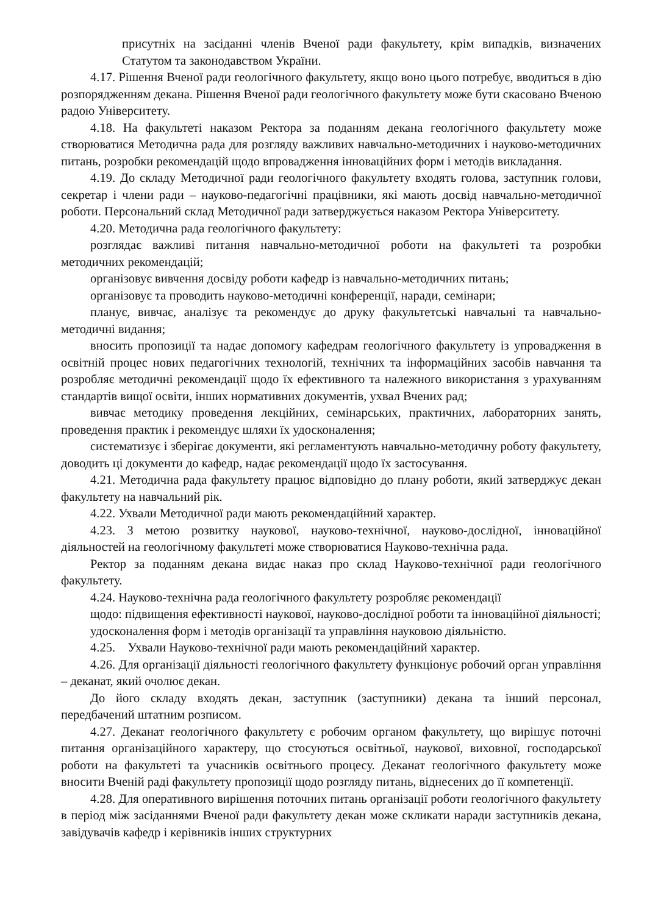присутніх на засіданні членів Вченої ради факультету, крім випадків, визначених Статутом та законодавством України.
4.17. Рішення Вченої ради геологічного факультету, якщо воно цього потребує, вводиться в дію розпорядженням декана. Рішення Вченої ради геологічного факультету може бути скасовано Вченою радою Університету.
4.18. На факультеті наказом Ректора за поданням декана геологічного факультету може створюватися Методична рада для розгляду важливих навчально-методичних і науково-методичних питань, розробки рекомендацій щодо впровадження інноваційних форм і методів викладання.
4.19. До складу Методичної ради геологічного факультету входять голова, заступник голови, секретар і члени ради – науково-педагогічні працівники, які мають досвід навчально-методичної роботи. Персональний склад Методичної ради затверджується наказом Ректора Університету.
4.20. Методична рада геологічного факультету:
розглядає важливі питання навчально-методичної роботи на факультеті та розробки методичних рекомендацій;
організовує вивчення досвіду роботи кафедр із навчально-методичних питань;
організовує та проводить науково-методичні конференції, наради, семінари;
планує, вивчає, аналізує та рекомендує до друку факультетські навчальні та навчально-методичні видання;
вносить пропозиції та надає допомогу кафедрам геологічного факультету із упровадження в освітній процес нових педагогічних технологій, технічних та інформаційних засобів навчання та розробляє методичні рекомендації щодо їх ефективного та належного використання з урахуванням стандартів вищої освіти, інших нормативних документів, ухвал Вчених рад;
вивчає методику проведення лекційних, семінарських, практичних, лабораторних занять, проведення практик і рекомендує шляхи їх удосконалення;
систематизує і зберігає документи, які регламентують навчально-методичну роботу факультету, доводить ці документи до кафедр, надає рекомендації щодо їх застосування.
4.21. Методична рада факультету працює відповідно до плану роботи, який затверджує декан факультету на навчальний рік.
4.22. Ухвали Методичної ради мають рекомендаційний характер.
4.23. З метою розвитку наукової, науково-технічної, науково-дослідної, інноваційної діяльностей на геологічному факультеті може створюватися Науково-технічна рада.
Ректор за поданням декана видає наказ про склад Науково-технічної ради геологічного факультету.
4.24. Науково-технічна рада геологічного факультету розробляє рекомендації
щодо: підвищення ефективності наукової, науково-дослідної роботи та інноваційної діяльності;
удосконалення форм і методів організації та управління науковою діяльністю.
4.25. Ухвали Науково-технічної ради мають рекомендаційний характер.
4.26. Для організації діяльності геологічного факультету функціонує робочий орган управління – деканат, який очолює декан.
До його складу входять декан, заступник (заступники) декана та інший персонал, передбачений штатним розписом.
4.27. Деканат геологічного факультету є робочим органом факультету, що вирішує поточні питання організаційного характеру, що стосуються освітньої, наукової, виховної, господарської роботи на факультеті та учасників освітнього процесу. Деканат геологічного факультету може вносити Вченій раді факультету пропозиції щодо розгляду питань, віднесених до її компетенції.
4.28. Для оперативного вирішення поточних питань організації роботи геологічного факультету в період між засіданнями Вченої ради факультету декан може скликати наради заступників декана, завідувачів кафедр і керівників інших структурних